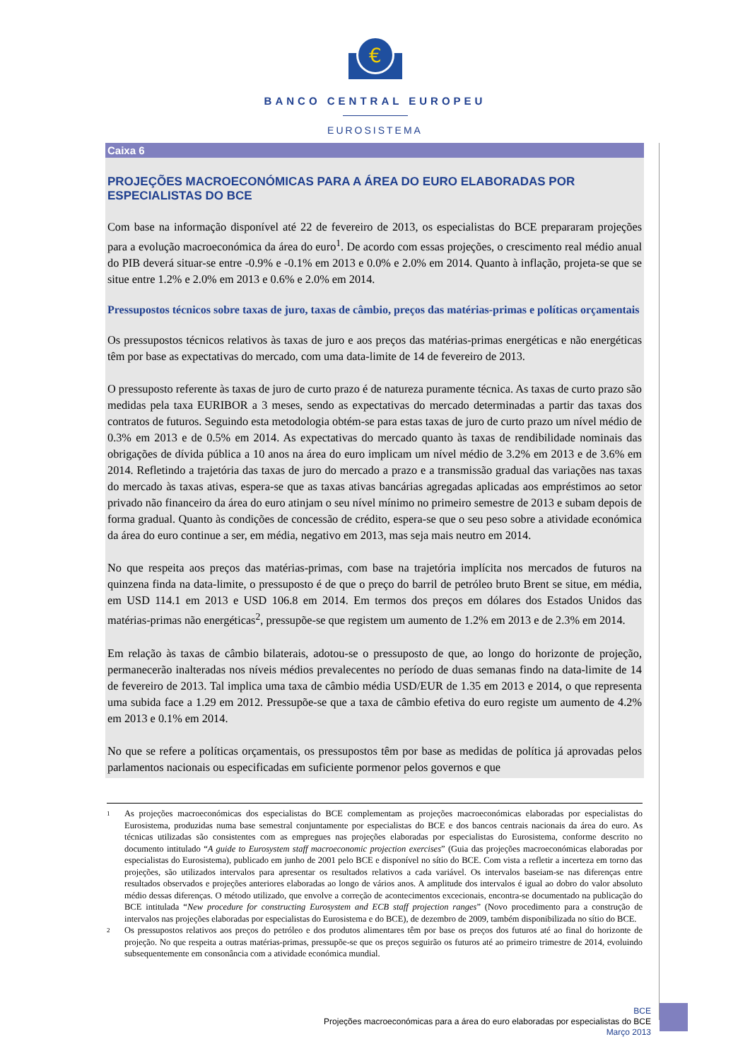€
BANCO CENTRAL EUROPEU
EUROSISTEMA
Caixa 6
PROJEÇÕES MACROECONÓMICAS PARA A ÁREA DO EURO ELABORADAS POR ESPECIALISTAS DO BCE
Com base na informação disponível até 22 de fevereiro de 2013, os especialistas do BCE prepararam projeções para a evolução macroeconómica da área do euro<sup>1</sup>. De acordo com essas projeções, o crescimento real médio anual do PIB deverá situar-se entre -0.9% e -0.1% em 2013 e 0.0% e 2.0% em 2014. Quanto à inflação, projeta-se que se situe entre 1.2% e 2.0% em 2013 e 0.6% e 2.0% em 2014.
Pressupostos técnicos sobre taxas de juro, taxas de câmbio, preços das matérias-primas e políticas orçamentais
Os pressupostos técnicos relativos às taxas de juro e aos preços das matérias-primas energéticas e não energéticas têm por base as expectativas do mercado, com uma data-limite de 14 de fevereiro de 2013.
O pressuposto referente às taxas de juro de curto prazo é de natureza puramente técnica. As taxas de curto prazo são medidas pela taxa EURIBOR a 3 meses, sendo as expectativas do mercado determinadas a partir das taxas dos contratos de futuros. Seguindo esta metodologia obtém-se para estas taxas de juro de curto prazo um nível médio de 0.3% em 2013 e de 0.5% em 2014. As expectativas do mercado quanto às taxas de rendibilidade nominais das obrigações de dívida pública a 10 anos na área do euro implicam um nível médio de 3.2% em 2013 e de 3.6% em 2014. Refletindo a trajetória das taxas de juro do mercado a prazo e a transmissão gradual das variações nas taxas do mercado às taxas ativas, espera-se que as taxas ativas bancárias agregadas aplicadas aos empréstimos ao setor privado não financeiro da área do euro atinjam o seu nível mínimo no primeiro semestre de 2013 e subam depois de forma gradual. Quanto às condições de concessão de crédito, espera-se que o seu peso sobre a atividade económica da área do euro continue a ser, em média, negativo em 2013, mas seja mais neutro em 2014.
No que respeita aos preços das matérias-primas, com base na trajetória implícita nos mercados de futuros na quinzena finda na data-limite, o pressuposto é de que o preço do barril de petróleo bruto Brent se situe, em média, em USD 114.1 em 2013 e USD 106.8 em 2014. Em termos dos preços em dólares dos Estados Unidos das matérias-primas não energéticas<sup>2</sup>, pressupõe-se que registem um aumento de 1.2% em 2013 e de 2.3% em 2014.
Em relação às taxas de câmbio bilaterais, adotou-se o pressuposto de que, ao longo do horizonte de projeção, permanecerão inalteradas nos níveis médios prevalecentes no período de duas semanas findo na data-limite de 14 de fevereiro de 2013. Tal implica uma taxa de câmbio média USD/EUR de 1.35 em 2013 e 2014, o que representa uma subida face a 1.29 em 2012. Pressupõe-se que a taxa de câmbio efetiva do euro registe um aumento de 4.2% em 2013 e 0.1% em 2014.
No que se refere a políticas orçamentais, os pressupostos têm por base as medidas de política já aprovadas pelos parlamentos nacionais ou especificadas em suficiente pormenor pelos governos e que
1
As projeções macroeconómicas dos especialistas do BCE complementam as projeções macroeconómicas elaboradas por especialistas do Eurosistema, produzidas numa base semestral conjuntamente por especialistas do BCE e dos bancos centrais nacionais da área do euro. As técnicas utilizadas são consistentes com as empregues nas projeções elaboradas por especialistas do Eurosistema, conforme descrito no documento intitulado “A guide to Eurosystem staff macroeconomic projection exercises” (Guia das projeções macroeconómicas elaboradas por especialistas do Eurosistema), publicado em junho de 2001 pelo BCE e disponível no sítio do BCE. Com vista a refletir a incerteza em torno das projeções, são utilizados intervalos para apresentar os resultados relativos a cada variável. Os intervalos baseiam-se nas diferenças entre resultados observados e projeções anteriores elaboradas ao longo de vários anos. A amplitude dos intervalos é igual ao dobro do valor absoluto médio dessas diferenças. O método utilizado, que envolve a correção de acontecimentos excecionais, encontra-se documentado na publicação do BCE intitulada “New procedure for constructing Eurosystem and ECB staff projection ranges” (Novo procedimento para a construção de intervalos nas projeções elaboradas por especialistas do Eurosistema e do BCE), de dezembro de 2009, também disponibilizada no sítio do BCE.
2
Os pressupostos relativos aos preços do petróleo e dos produtos alimentares têm por base os preços dos futuros até ao final do horizonte de projeção. No que respeita a outras matérias-primas, pressupõe-se que os preços seguirão os futuros até ao primeiro trimestre de 2014, evoluindo subsequentemente em consonância com a atividade económica mundial.
BCE
Projeções macroeconómicas para a área do euro elaboradas por especialistas do BCE
Março 2013